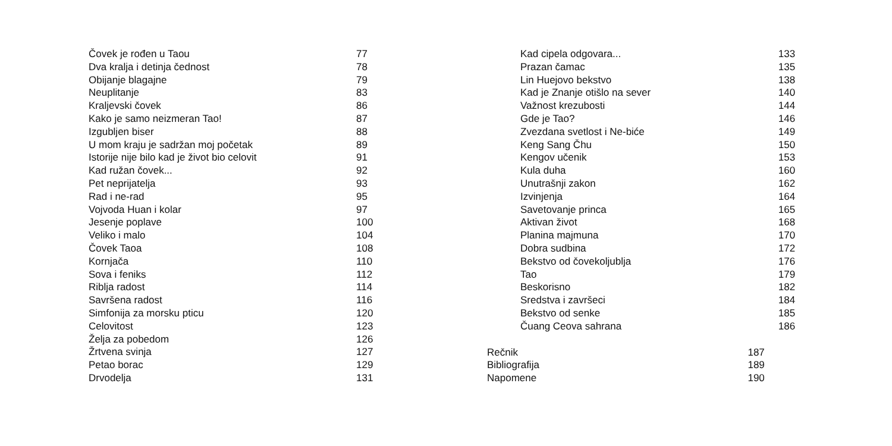| Čovek je rođen u Taou | 77 |
| Dva kralja i detinja čednost | 78 |
| Obijanje blagajne | 79 |
| Neuplitanje | 83 |
| Kraljevski čovek | 86 |
| Kako je samo neizmeran Tao! | 87 |
| Izgubljen biser | 88 |
| U mom kraju je sadržan moj početak | 89 |
| Istorije nije bilo kad je život bio celovit | 91 |
| Kad ružan čovek... | 92 |
| Pet neprijatelja | 93 |
| Rad i ne-rad | 95 |
| Vojvoda Huan i kolar | 97 |
| Jesenje poplave | 100 |
| Veliko i malo | 104 |
| Čovek Taoa | 108 |
| Kornjača | 110 |
| Sova i feniks | 112 |
| Riblja radost | 114 |
| Savršena radost | 116 |
| Simfonija za morsku pticu | 120 |
| Celovitost | 123 |
| Želja za pobedom | 126 |
| Žrtvena svinja | 127 |
| Petao borac | 129 |
| Drvodelja | 131 |
| Kad cipela odgovara... | 133 |
| Prazan čamac | 135 |
| Lin Huejovo bekstvo | 138 |
| Kad je Znanje otišlo na sever | 140 |
| Važnost krezubosti | 144 |
| Gde je Tao? | 146 |
| Zvezdana svetlost i Ne-biće | 149 |
| Keng Sang Čhu | 150 |
| Kengov učenik | 153 |
| Kula duha | 160 |
| Unutrašnji zakon | 162 |
| Izvinjenja | 164 |
| Savetovanje princa | 165 |
| Aktivan život | 168 |
| Planina majmuna | 170 |
| Dobra sudbina | 172 |
| Bekstvo od čovekoljublja | 176 |
| Tao | 179 |
| Beskorisno | 182 |
| Sredstva i završeci | 184 |
| Bekstvo od senke | 185 |
| Čuang Ceova sahrana | 186 |
| Rečnik | 187 |
| Bibliografija | 189 |
| Napomene | 190 |